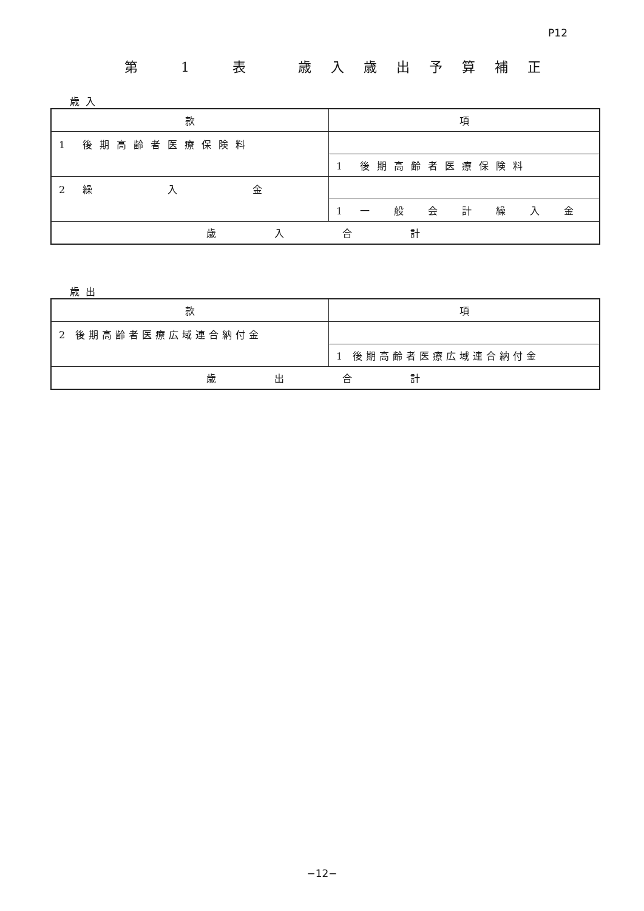P12
第 1 表　歳入歳出予算補正
歳入
| 款 | 項 |
| 1 後期高齢者医療保険料 | |
| | 1 後期高齢者医療保険料 |
| 2 繰 入 金 | |
| | 1 一 般 会 計 繰 入 金 |
| 歳 入 合 計 | |
歳出
| 款 | 項 |
| 2 後期高齢者医療広域連合納付金 | |
| | 1 後期高齢者医療広域連合納付金 |
| 歳 出 合 計 | |
−12−